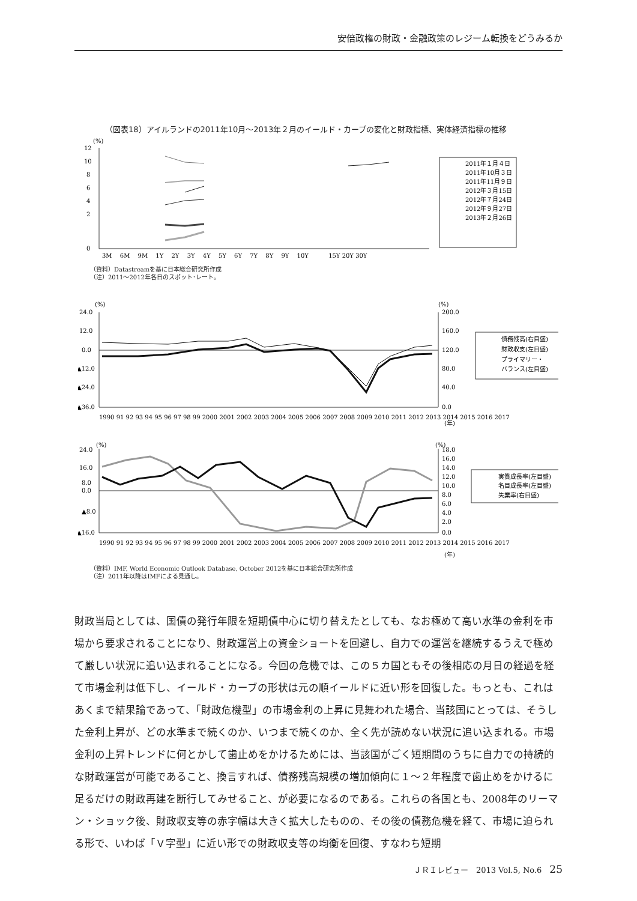安倍政権の財政・金融政策のレジーム転換をどうみるか
（図表18）アイルランドの2011年10月～2013年２月のイールド・カーブの変化と財政指標、実体経済指標の推移
(%)
12
10
8
6
4
2
0
3M 　6M　 9M　 1Y　 2Y　 3Y　 4Y　 5Y　 6Y　 7Y　 8Y　 9Y　 10Y　　　 15Y 20Y 30Y
2011年１月４日
2011年10月３日
2011年11月９日
2012年３月15日
2012年７月24日
2012年９月27日
2013年２月26日
（資料）Datastreamを基に日本総合研究所作成
（注）2011～2012年各日のスポット･レート。
(%)
(%)
24.0
12.0
0.0
▲12.0
▲24.0
▲36.0
200.0
160.0
120.0
80.0
40.0
0.0
1990 91 92 93 94 95 96 97 98 99 2000 2001 2002 2003 2004 2005 2006 2007 2008 2009 2010 2011 2012 2013 2014 2015 2016 2017
(年)
債務残高(右目盛)
財政収支(左目盛)
プライマリー・
バランス(左目盛)
(%)
(%)
24.0
16.0
8.0
0.0
▲8.0
▲16.0
18.0
16.0
14.0
12.0
10.0
8.0
6.0
4.0
2.0
0.0
1990 91 92 93 94 95 96 97 98 99 2000 2001 2002 2003 2004 2005 2006 2007 2008 2009 2010 2011 2012 2013 2014 2015 2016 2017
(年)
実質成長率(左目盛)
名目成長率(左目盛)
失業率(右目盛)
（資料）IMF, World Economic Outlook Database, October 2012を基に日本総合研究所作成
（注）2011年以降はIMFによる見通し。
財政当局としては、国債の発行年限を短期債中心に切り替えたとしても、なお極めて高い水準の金利を市場から要求されることになり、財政運営上の資金ショートを回避し、自力での運営を継続するうえで極めて厳しい状況に追い込まれることになる。今回の危機では、この５カ国ともその後相応の月日の経過を経て市場金利は低下し、イールド・カーブの形状は元の順イールドに近い形を回復した。もっとも、これはあくまで結果論であって、「財政危機型」の市場金利の上昇に見舞われた場合、当該国にとっては、そうした金利上昇が、どの水準まで続くのか、いつまで続くのか、全く先が読めない状況に追い込まれる。市場金利の上昇トレンドに何とかして歯止めをかけるためには、当該国がごく短期間のうちに自力での持続的な財政運営が可能であること、換言すれば、債務残高規模の増加傾向に１～２年程度で歯止めをかけるに足るだけの財政再建を断行してみせること、が必要になるのである。これらの各国とも、2008年のリーマン・ショック後、財政収支等の赤字幅は大きく拡大したものの、その後の債務危機を経て、市場に迫られる形で、いわば「Ｖ字型」に近い形での財政収支等の均衡を回復、すなわち短期
ＪＲＩレビュー　2013 Vol.5, No.6　25